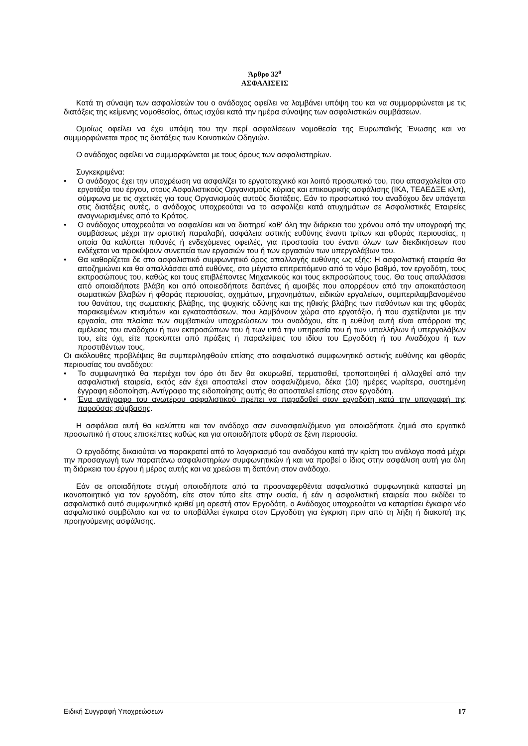Άρθρο 32<sup>ο</sup>
ΑΣΦΑΛΙΣΕΙΣ
Κατά τη σύναψη των ασφαλίσεών του ο ανάδοχος οφείλει να λαμβάνει υπόψη του και να συμμορφώνεται με τις διατάξεις της κείμενης νομοθεσίας, όπως ισχύει κατά την ημέρα σύναψης των ασφαλιστικών συμβάσεων.
Ομοίως οφείλει να έχει υπόψη του την περί ασφαλίσεων νομοθεσία της Ευρωπαϊκής Ένωσης και να συμμορφώνεται προς τις διατάξεις των Κοινοτικών Οδηγιών.
Ο ανάδοχος οφείλει να συμμορφώνεται με τους όρους των ασφαλιστηρίων.
Συγκεκριμένα:
• Ο ανάδοχος έχει την υποχρέωση να ασφαλίζει το εργατοτεχνικό και λοιπό προσωπικό του, που απασχολείται στο εργοτάξιο του έργου, στους Ασφαλιστικούς Οργανισμούς κύριας και επικουρικής ασφάλισης (ΙΚΑ, ΤΕΑΕΔΞΕ κλπ), σύμφωνα με τις σχετικές για τους Οργανισμούς αυτούς διατάξεις. Εάν το προσωπικό του αναδόχου δεν υπάγεται στις διατάξεις αυτές, ο ανάδοχος υποχρεούται να το ασφαλίζει κατά ατυχημάτων σε Ασφαλιστικές Εταιρείες αναγνωρισμένες από το Κράτος.
• Ο ανάδοχος υποχρεούται να ασφαλίσει και να διατηρεί καθ' όλη την διάρκεια του χρόνου από την υπογραφή της συμβάσεως μέχρι την οριστική παραλαβή, ασφάλεια αστικής ευθύνης έναντι τρίτων και φθοράς περιουσίας, η οποία θα καλύπτει πιθανές ή ενδεχόμενες οφειλές, για προστασία του έναντι όλων των διεκδικήσεων που ενδέχεται να προκύψουν συνεπεία των εργασιών του ή των εργασιών των υπεργολάβων του.
• Θα καθορίζεται δε στο ασφαλιστικό συμφωνητικό όρος απαλλαγής ευθύνης ως εξής: Η ασφαλιστική εταιρεία θα αποζημιώνει και θα απαλλάσσει από ευθύνες, στο μέγιστο επιτρεπόμενο από το νόμο βαθμό, τον εργοδότη, τους εκπροσώπους του, καθώς και τους επιβλέποντες Μηχανικούς και τους εκπροσώπους τους. Θα τους απαλλάσσει από οποιαδήποτε βλάβη και από οποιεσδήποτε δαπάνες ή αμοιβές που απορρέουν από την αποκατάσταση σωματικών βλαβών ή φθοράς περιουσίας, οχημάτων, μηχανημάτων, ειδικών εργαλείων, συμπεριλαμβανομένου του θανάτου, της σωματικής βλάβης, της ψυχικής οδύνης και της ηθικής βλάβης των παθόντων και της φθοράς παρακειμένων κτισμάτων και εγκαταστάσεων, που λαμβάνουν χώρα στο εργοτάξιο, ή που σχετίζονται με την εργασία, στα πλαίσια των συμβατικών υποχρεώσεων του αναδόχου, είτε η ευθύνη αυτή είναι απόρροια της αμέλειας του αναδόχου ή των εκπροσώπων του ή των υπό την υπηρεσία του ή των υπαλλήλων ή υπεργολάβων του, είτε όχι, είτε προκύπτει από πράξεις ή παραλείψεις του ιδίου του Εργοδότη ή του Αναδόχου ή των προστιθέντων τους.
Οι ακόλουθες προβλέψεις θα συμπεριληφθούν επίσης στο ασφαλιστικό συμφωνητικό αστικής ευθύνης και φθοράς περιουσίας του αναδόχου:
• Το συμφωνητικό θα περιέχει τον όρο ότι δεν θα ακυρωθεί, τερματισθεί, τροποποιηθεί ή αλλαχθεί από την ασφαλιστική εταιρεία, εκτός εάν έχει αποσταλεί στον ασφαλιζόμενο, δέκα (10) ημέρες νωρίτερα, συστημένη έγγραφη ειδοποίηση. Αντίγραφο της ειδοποίησης αυτής θα αποσταλεί επίσης στον εργοδότη.
• Ένα αντίγραφο του ανωτέρου ασφαλιστικού πρέπει να παραδοθεί στον εργοδότη κατά την υπογραφή της παρούσας σύμβασης.
Η ασφάλεια αυτή θα καλύπτει και τον ανάδοχο σαν συνασφαλιζόμενο για οποιαδήποτε ζημιά στο εργατικό προσωπικό ή στους επισκέπτες καθώς και για οποιαδήποτε φθορά σε ξένη περιουσία.
Ο εργοδότης δικαιούται να παρακρατεί από το λογαριασμό του αναδόχου κατά την κρίση του ανάλογα ποσά μέχρι την προσαγωγή των παραπάνω ασφαλιστηρίων συμφωνητικών ή και να προβεί ο ίδιος στην ασφάλιση αυτή για όλη τη διάρκεια του έργου ή μέρος αυτής και να χρεώσει τη δαπάνη στον ανάδοχο.
Εάν σε οποιαδήποτε στιγμή οποιοδήποτε από τα προαναφερθέντα ασφαλιστικά συμφωνητικά καταστεί μη ικανοποιητικό για τον εργοδότη, είτε στον τύπο είτε στην ουσία, ή εάν η ασφαλιστική εταιρεία που εκδίδει το ασφαλιστικό αυτό συμφωνητικό κριθεί μη αρεστή στον Εργοδότη, ο Ανάδοχος υποχρεούται να καταρτίσει έγκαιρα νέο ασφαλιστικό συμβόλαιο και να το υποβάλλει έγκαιρα στον Εργοδότη για έγκριση πριν από τη λήξη ή διακοπή της προηγούμενης ασφάλισης.
Ειδική Συγγραφή Υποχρεώσεων 17